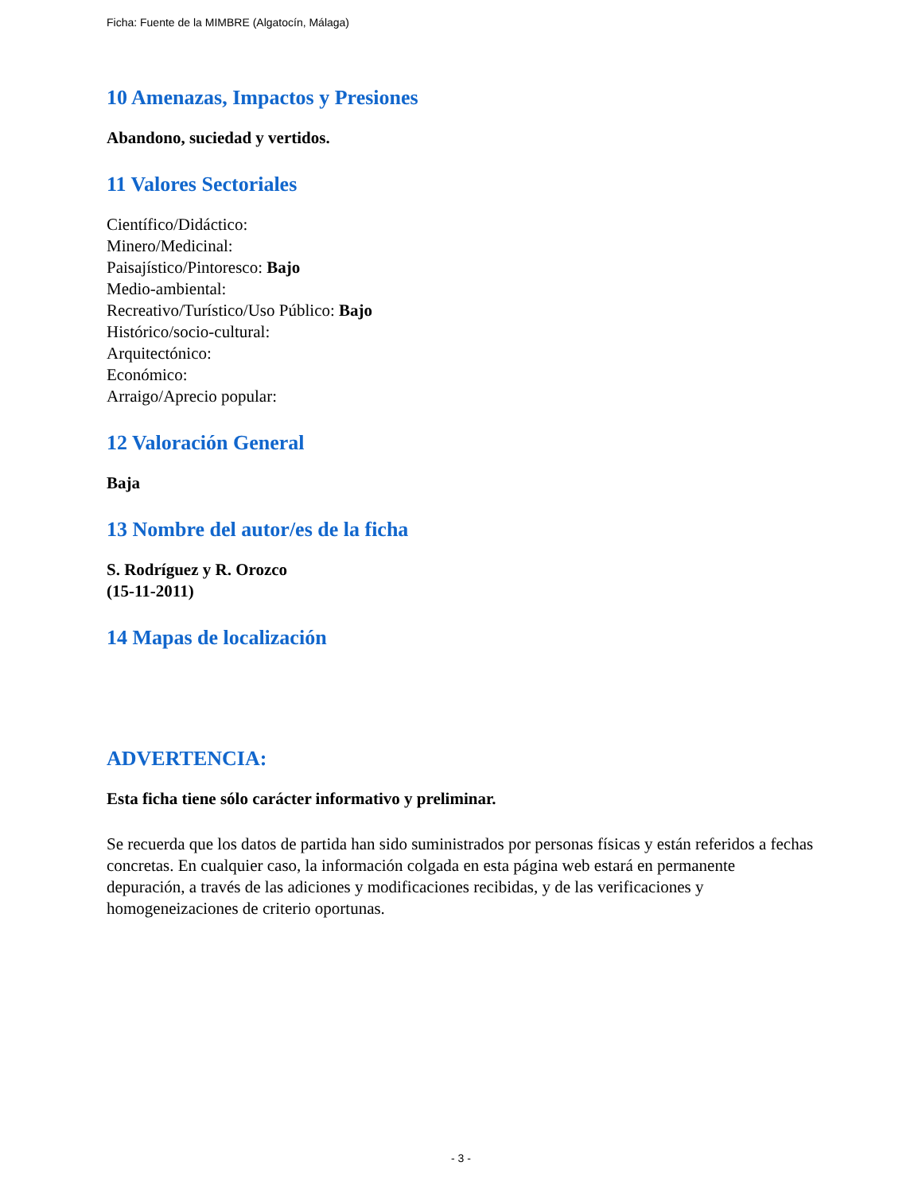Ficha: Fuente de la MIMBRE (Algatocín, Málaga)
10 Amenazas, Impactos y Presiones
Abandono, suciedad y vertidos.
11 Valores Sectoriales
Científico/Didáctico:
Minero/Medicinal:
Paisajístico/Pintoresco: Bajo
Medio-ambiental:
Recreativo/Turístico/Uso Público: Bajo
Histórico/socio-cultural:
Arquitectónico:
Económico:
Arraigo/Aprecio popular:
12 Valoración General
Baja
13 Nombre del autor/es de la ficha
S. Rodríguez y R. Orozco
(15-11-2011)
14 Mapas de localización
ADVERTENCIA:
Esta ficha tiene sólo carácter informativo y preliminar.
Se recuerda que los datos de partida han sido suministrados por personas físicas y están referidos a fechas concretas. En cualquier caso, la información colgada en esta página web estará en permanente depuración, a través de las adiciones y modificaciones recibidas, y de las verificaciones y homogeneizaciones de criterio oportunas.
- 3 -